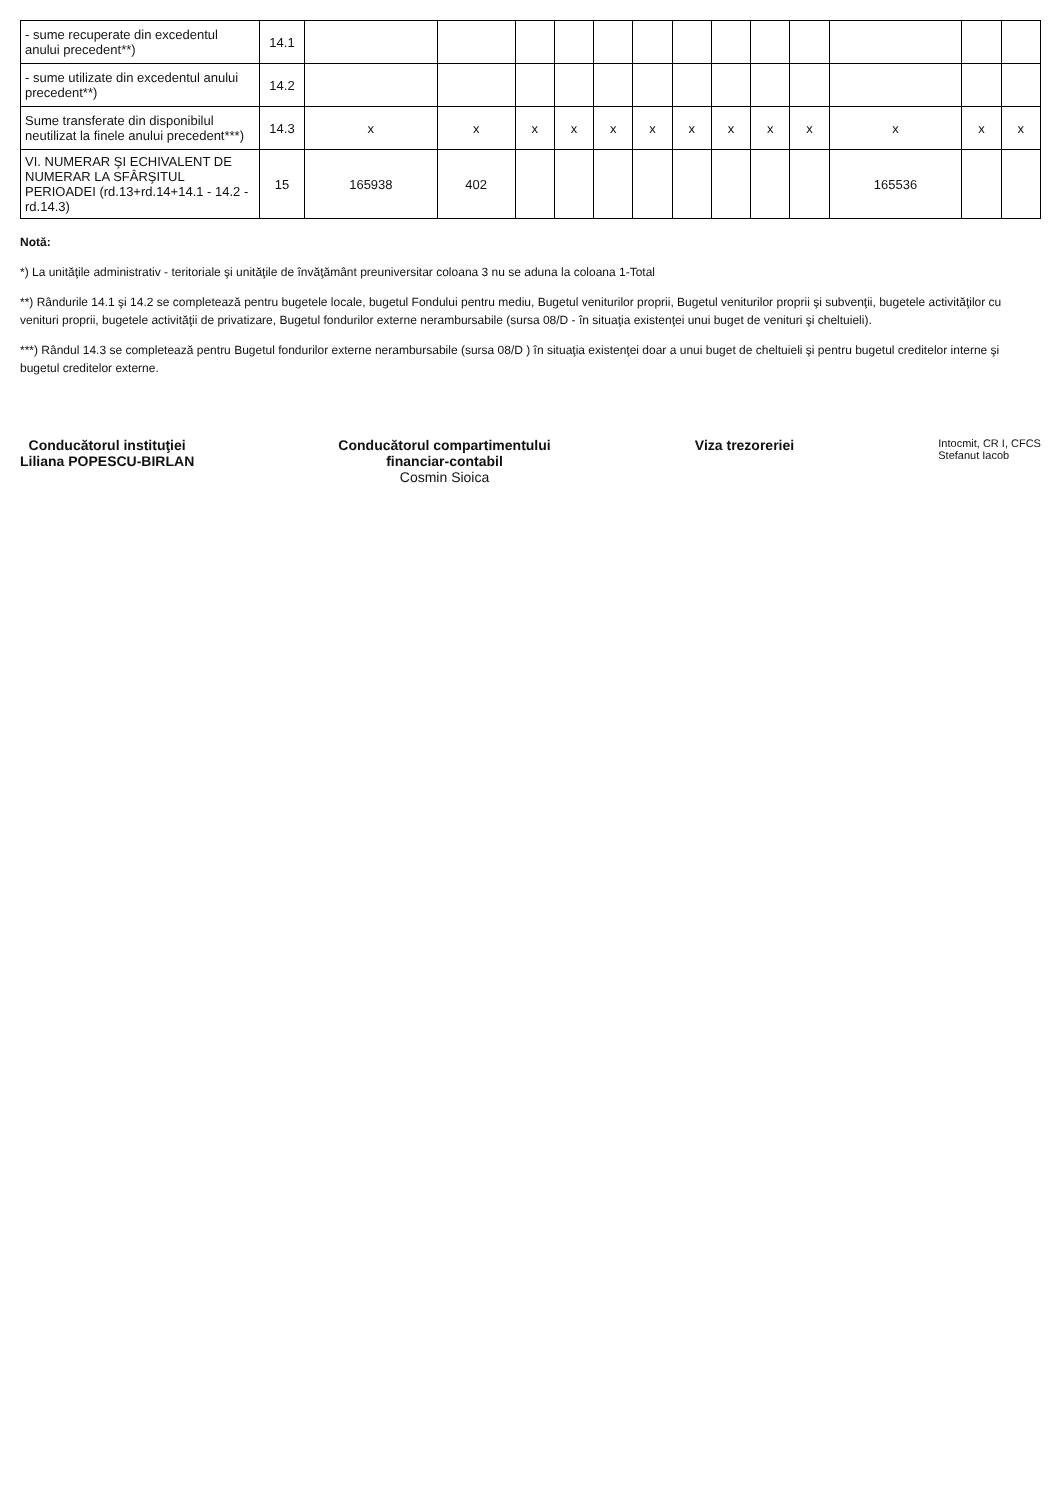| - sume recuperate din excedentul anului precedent**) | 14.1 | | | | | | | | | | | | | |
| - sume utilizate din excedentul anului precedent**) | 14.2 | | | | | | | | | | | | | |
| Sume transferate din disponibilul neutilizat la finele anului precedent***) | 14.3 | x | x | x | x | x | x | x | x | x | x | x | x | x |
| VI. NUMERAR ŞI ECHIVALENT DE NUMERAR LA SFÂRŞITUL PERIOADEI (rd.13+rd.14+14.1 - 14.2 - rd.14.3) | 15 | 165938 | 402 | | | | | | | | | 165536 | | |
Notă:
*) La unităţile administrativ - teritoriale şi unităţile de învăţământ preuniversitar coloana 3 nu se aduna la coloana 1-Total
**) Rândurile 14.1 şi 14.2 se completează pentru bugetele locale, bugetul Fondului pentru mediu, Bugetul veniturilor proprii, Bugetul veniturilor proprii şi subvenţii, bugetele activităţilor cu venituri proprii, bugetele activităţii de privatizare, Bugetul fondurilor externe nerambursabile (sursa 08/D - în situaţia existenţei unui buget de venituri şi cheltuieli).
***) Rândul 14.3 se completează pentru Bugetul fondurilor externe nerambursabile (sursa 08/D ) în situaţia existenţei doar a unui buget de cheltuieli şi pentru bugetul creditelor interne şi bugetul creditelor externe.
Conducătorul instituţiei
Liliana POPESCU-BIRLAN
Conducătorul compartimentului
financiar-contabil
Cosmin Sioica
Viza trezoreriei
Intocmit, CR I, CFCS
Stefanut Iacob